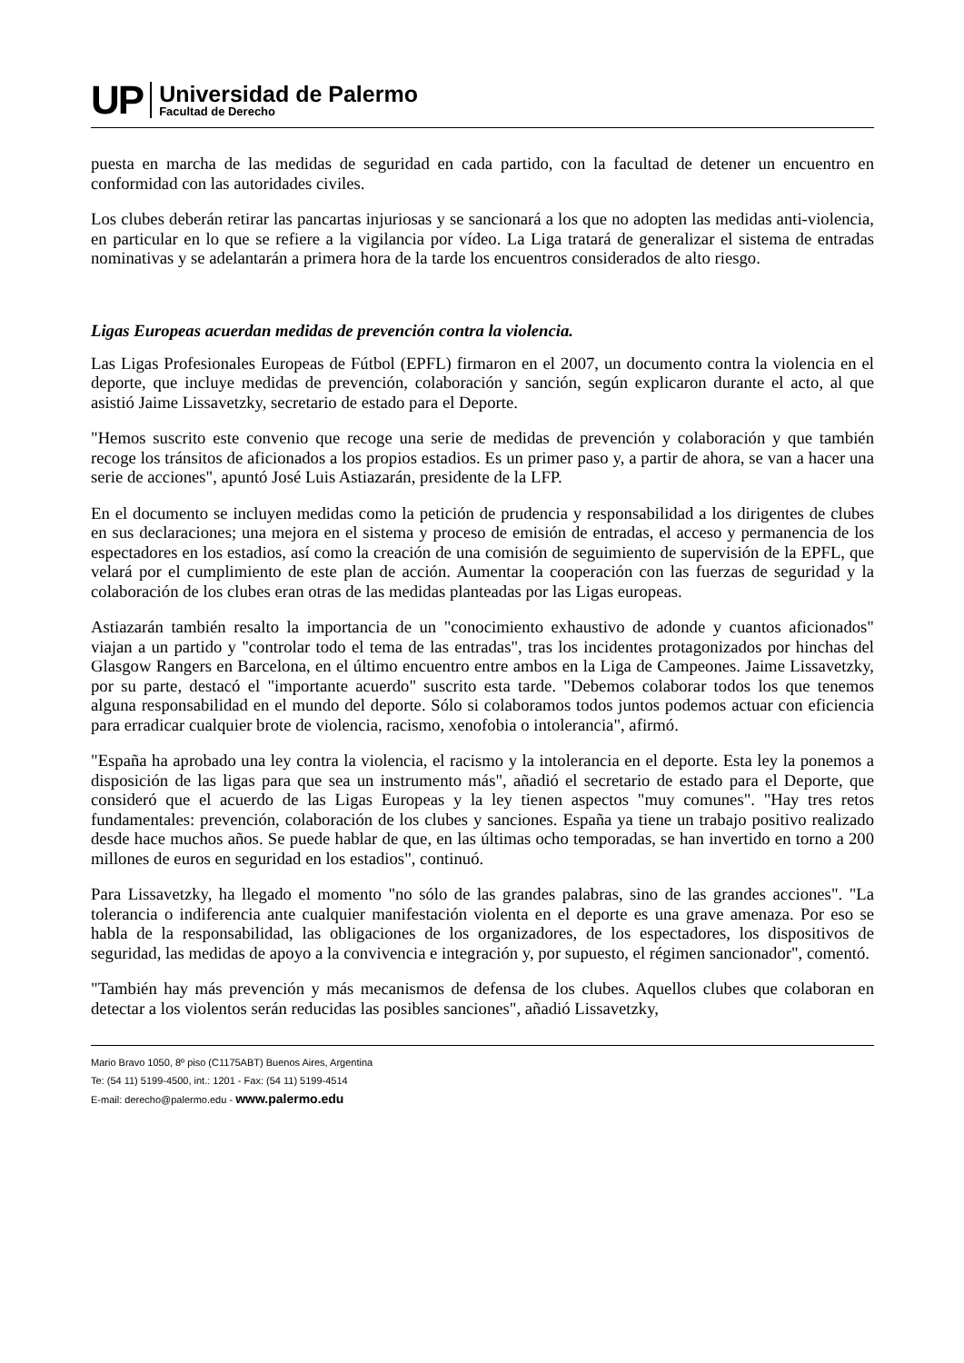UP
Universidad de Palermo
Facultad de Derecho
puesta en marcha de las medidas de seguridad en cada partido, con la facultad de detener un encuentro en conformidad con las autoridades civiles.
Los clubes deberán retirar las pancartas injuriosas y se sancionará a los que no adopten las medidas anti-violencia, en particular en lo que se refiere a la vigilancia por vídeo. La Liga tratará de generalizar el sistema de entradas nominativas y se adelantarán a primera hora de la tarde los encuentros considerados de alto riesgo.
Ligas Europeas acuerdan medidas de prevención contra la violencia.
Las Ligas Profesionales Europeas de Fútbol (EPFL) firmaron en el 2007, un documento contra la violencia en el deporte, que incluye medidas de prevención, colaboración y sanción, según explicaron durante el acto, al que asistió Jaime Lissavetzky, secretario de estado para el Deporte.
"Hemos suscrito este convenio que recoge una serie de medidas de prevención y colaboración y que también recoge los tránsitos de aficionados a los propios estadios. Es un primer paso y, a partir de ahora, se van a hacer una serie de acciones", apuntó José Luis Astiazarán, presidente de la LFP.
En el documento se incluyen medidas como la petición de prudencia y responsabilidad a los dirigentes de clubes en sus declaraciones; una mejora en el sistema y proceso de emisión de entradas, el acceso y permanencia de los espectadores en los estadios, así como la creación de una comisión de seguimiento de supervisión de la EPFL, que velará por el cumplimiento de este plan de acción. Aumentar la cooperación con las fuerzas de seguridad y la colaboración de los clubes eran otras de las medidas planteadas por las Ligas europeas.
Astiazarán también resalto la importancia de un "conocimiento exhaustivo de adonde y cuantos aficionados" viajan a un partido y "controlar todo el tema de las entradas", tras los incidentes protagonizados por hinchas del Glasgow Rangers en Barcelona, en el último encuentro entre ambos en la Liga de Campeones. Jaime Lissavetzky, por su parte, destacó el "importante acuerdo" suscrito esta tarde. "Debemos colaborar todos los que tenemos alguna responsabilidad en el mundo del deporte. Sólo si colaboramos todos juntos podemos actuar con eficiencia para erradicar cualquier brote de violencia, racismo, xenofobia o intolerancia", afirmó.
"España ha aprobado una ley contra la violencia, el racismo y la intolerancia en el deporte. Esta ley la ponemos a disposición de las ligas para que sea un instrumento más", añadió el secretario de estado para el Deporte, que consideró que el acuerdo de las Ligas Europeas y la ley tienen aspectos "muy comunes". "Hay tres retos fundamentales: prevención, colaboración de los clubes y sanciones. España ya tiene un trabajo positivo realizado desde hace muchos años. Se puede hablar de que, en las últimas ocho temporadas, se han invertido en torno a 200 millones de euros en seguridad en los estadios", continuó.
Para Lissavetzky, ha llegado el momento "no sólo de las grandes palabras, sino de las grandes acciones". "La tolerancia o indiferencia ante cualquier manifestación violenta en el deporte es una grave amenaza. Por eso se habla de la responsabilidad, las obligaciones de los organizadores, de los espectadores, los dispositivos de seguridad, las medidas de apoyo a la convivencia e integración y, por supuesto, el régimen sancionador", comentó.
"También hay más prevención y más mecanismos de defensa de los clubes. Aquellos clubes que colaboran en detectar a los violentos serán reducidas las posibles sanciones", añadió Lissavetzky,
Mario Bravo 1050, 8º piso (C1175ABT) Buenos Aires, Argentina
Te: (54 11) 5199-4500, int.: 1201 - Fax: (54 11) 5199-4514
E-mail: derecho@palermo.edu - www.palermo.edu